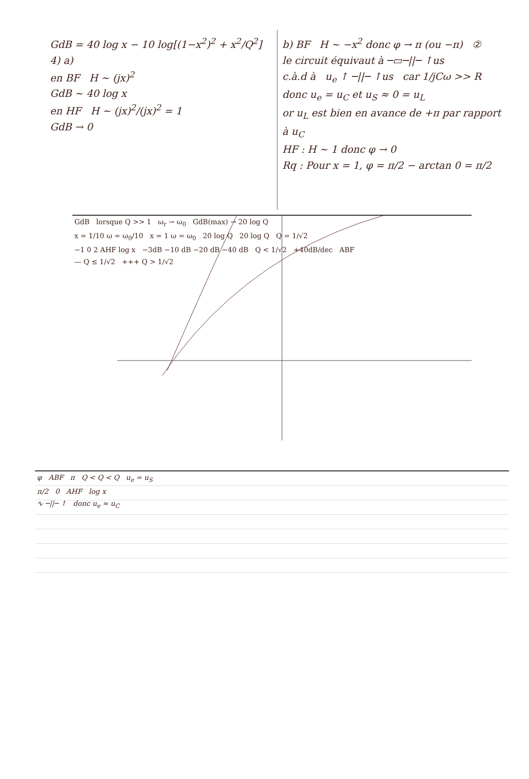GdB = 40 log x − 10 log[(1−x<sup>2</sup>)<sup>2</sup> + x<sup>2</sup>/Q<sup>2</sup>]
4) a)
en BF H ~ (jx)<sup>2</sup>
GdB ~ 40 log x
en HF H ~ (jx)<sup>2</sup>/(jx)<sup>2</sup> = 1
GdB → 0
b) BF H ~ −x<sup>2</sup> donc φ → π (ou −π) ②
le circuit équivaut à ─▭─||─ ↑us
c.à.d à u<sub>e</sub> ↑ ─||─ ↑us car 1/jCω >> R
donc u<sub>e</sub> = u<sub>C</sub> et u<sub>S</sub> ≈ 0 = u<sub>L</sub>
or u<sub>L</sub> est bien en avance de +π par rapport à u<sub>C</sub>
HF : H ~ 1 donc φ → 0
Rq : Pour x = 1, φ = π/2 − arctan 0 = π/2
GdB lorsque Q >> 1 ω<sub>r</sub> → ω<sub>0</sub> GdB(max) → 20 log Q
x = 1/10 ω = ω<sub>0</sub>/10 x = 1 ω = ω<sub>0</sub> 20 log Q 20 log Q Q = 1/√2
−1 0 2 AHF log x −3dB −10 dB −20 dB −40 dB Q < 1/√2 +40dB/dec ABF
— Q ≤ 1/√2 +++ Q > 1/√2
φ ABF π Q < Q < Q u<sub>e</sub> = u<sub>S</sub>
π/2 0 AHF log x
∿ ─||─ ↑ donc u<sub>e</sub> ≈ u<sub>C</sub>